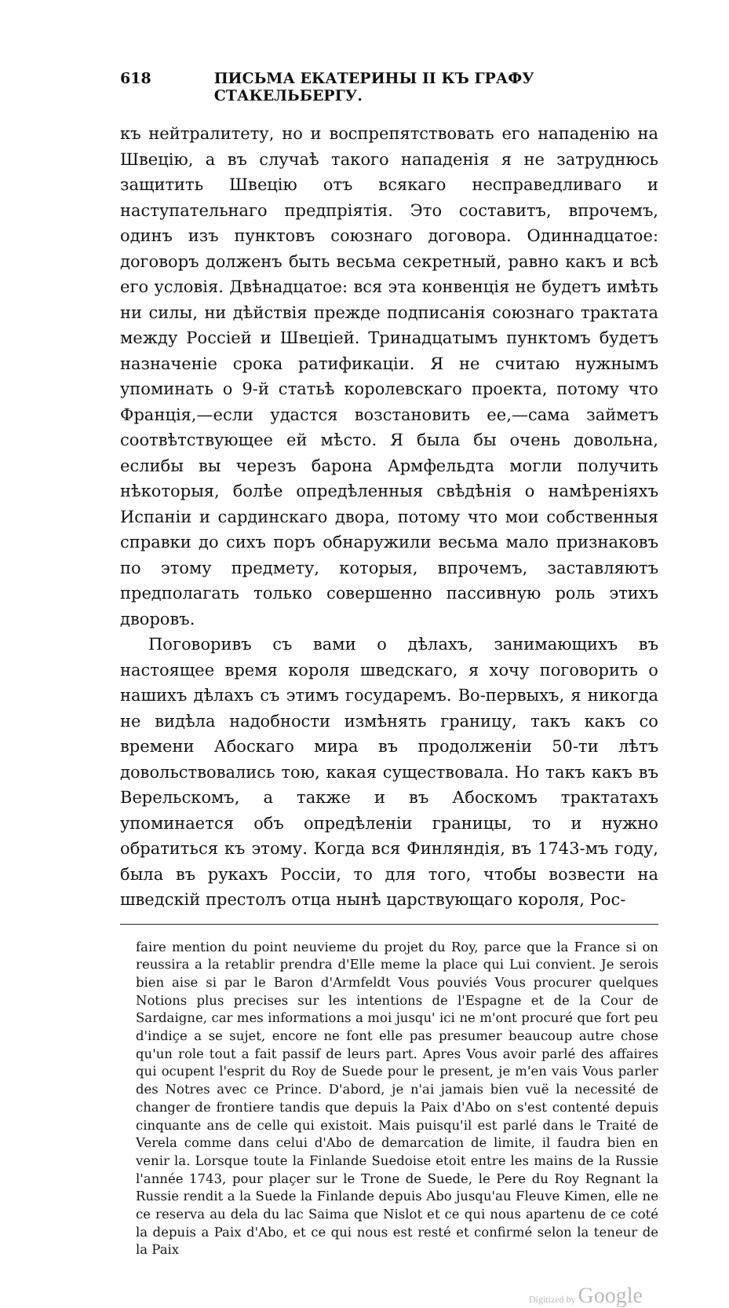618 ПИСЬМА ЕКАТЕРИНЫ II КЪ ГРАФУ СТАКЕЛЬБЕРГУ.
къ нейтралитету, но и воспрепятствовать его нападенію на Швецію, а въ случаѣ такого нападенія я не затруднюсь защитить Швецію отъ всякаго несправедливаго и наступательнаго предпріятія. Это составитъ, впрочемъ, одинъ изъ пунктовъ союзнаго договора. Одиннадцатое: договоръ долженъ быть весьма секретный, равно какъ и всѣ его условія. Двѣнадцатое: вся эта конвенція не будетъ имѣть ни силы, ни дѣйствія прежде подписанія союзнаго трактата между Россіей и Швеціей. Тринадцатымъ пунктомъ будетъ назначеніе срока ратификаціи. Я не считаю нужнымъ упоминать о 9-й статьѣ королевскаго проекта, потому что Франція,—если удастся возстановить ее,—сама займетъ соотвѣтствующее ей мѣсто. Я была бы очень довольна, еслибы вы черезъ барона Армфельдта могли получить нѣкоторыя, болѣе опредѣленныя свѣдѣнія о намѣреніяхъ Испаніи и сардинскаго двора, потому что мои собственныя справки до сихъ поръ обнаружили весьма мало признаковъ по этому предмету, которыя, впрочемъ, заставляютъ предполагать только совершенно пассивную роль этихъ дворовъ.
Поговоривъ съ вами о дѣлахъ, занимающихъ въ настоящее время короля шведскаго, я хочу поговорить о нашихъ дѣлахъ съ этимъ государемъ. Во-первыхъ, я никогда не видѣла надобности измѣнять границу, такъ какъ со времени Абоскаго мира въ продолженіи 50-ти лѣтъ довольствовались тою, какая существовала. Но такъ какъ въ Верельскомъ, а также и въ Абоскомъ трактатахъ упоминается объ опредѣленіи границы, то и нужно обратиться къ этому. Когда вся Финляндія, въ 1743-мъ году, была въ рукахъ Россіи, то для того, чтобы возвести на шведскій престолъ отца нынѣ царствующаго короля, Рос-
faire mention du point neuvieme du projet du Roy, parce que la France si on reussira a la retablir prendra d'Elle meme la place qui Lui convient. Je serois bien aise si par le Baron d'Armfeldt Vous pouviés Vous procurer quelques Notions plus precises sur les intentions de l'Espagne et de la Cour de Sardaigne, car mes informations a moi jusqu' ici ne m'ont procuré que fort peu d'indiçe a se sujet, encore ne font elle pas presumer beaucoup autre chose qu'un role tout a fait passif de leurs part. Apres Vous avoir parlé des affaires qui ocupent l'esprit du Roy de Suede pour le present, je m'en vais Vous parler des Notres avec ce Prince. D'abord, je n'ai jamais bien vuë la necessité de changer de frontiere tandis que depuis la Paix d'Abo on s'est contenté depuis cinquante ans de celle qui existoit. Mais puisqu'il est parlé dans le Traité de Verela comme dans celui d'Abo de demarcation de limite, il faudra bien en venir la. Lorsque toute la Finlande Suedoise etoit entre les mains de la Russie l'année 1743, pour plaçer sur le Trone de Suede, le Pere du Roy Regnant la Russie rendit a la Suede la Finlande depuis Abo jusqu'au Fleuve Kimen, elle ne ce reserva au dela du lac Saima que Nislot et ce qui nous apartenu de ce coté la depuis a Paix d'Abo, et ce qui nous est resté et confirmé selon la teneur de la Paix
Digitized by Google